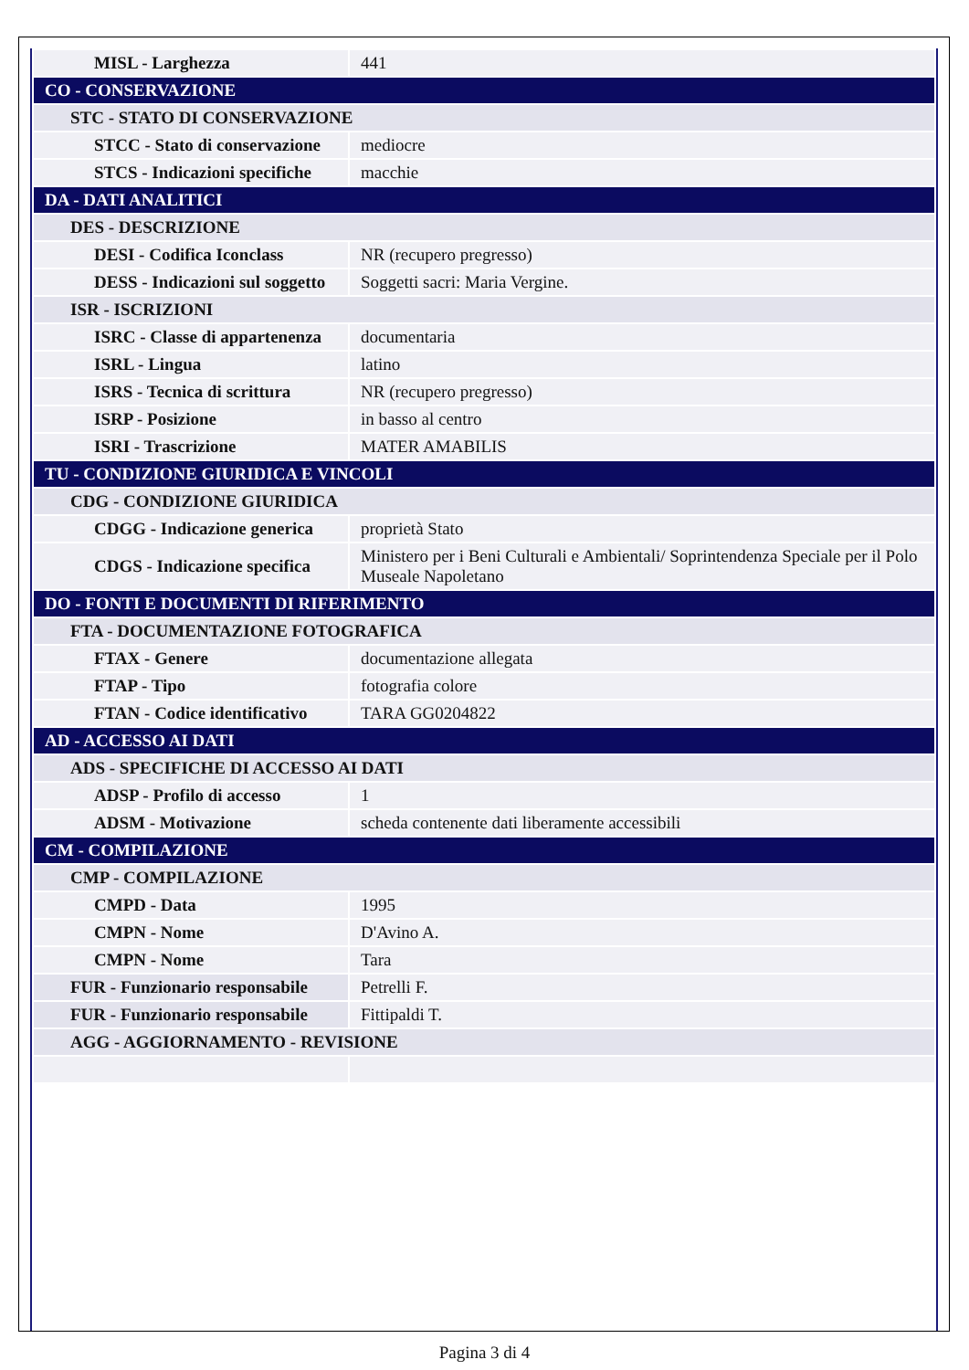| MISL - Larghezza | 441 |
| CO - CONSERVAZIONE | |
| STC - STATO DI CONSERVAZIONE | |
| STCC - Stato di conservazione | mediocre |
| STCS - Indicazioni specifiche | macchie |
| DA - DATI ANALITICI | |
| DES - DESCRIZIONE | |
| DESI - Codifica Iconclass | NR (recupero pregresso) |
| DESS - Indicazioni sul soggetto | Soggetti sacri: Maria Vergine. |
| ISR - ISCRIZIONI | |
| ISRC - Classe di appartenenza | documentaria |
| ISRL - Lingua | latino |
| ISRS - Tecnica di scrittura | NR (recupero pregresso) |
| ISRP - Posizione | in basso al centro |
| ISRI - Trascrizione | MATER AMABILIS |
| TU - CONDIZIONE GIURIDICA E VINCOLI | |
| CDG - CONDIZIONE GIURIDICA | |
| CDGG - Indicazione generica | proprietà Stato |
| CDGS - Indicazione specifica | Ministero per i Beni Culturali e Ambientali/ Soprintendenza Speciale per il Polo Museale Napoletano |
| DO - FONTI E DOCUMENTI DI RIFERIMENTO | |
| FTA - DOCUMENTAZIONE FOTOGRAFICA | |
| FTAX - Genere | documentazione allegata |
| FTAP - Tipo | fotografia colore |
| FTAN - Codice identificativo | TARA GG0204822 |
| AD - ACCESSO AI DATI | |
| ADS - SPECIFICHE DI ACCESSO AI DATI | |
| ADSP - Profilo di accesso | 1 |
| ADSM - Motivazione | scheda contenente dati liberamente accessibili |
| CM - COMPILAZIONE | |
| CMP - COMPILAZIONE | |
| CMPD - Data | 1995 |
| CMPN - Nome | D'Avino A. |
| CMPN - Nome | Tara |
| FUR - Funzionario responsabile | Petrelli F. |
| FUR - Funzionario responsabile | Fittipaldi T. |
| AGG - AGGIORNAMENTO - REVISIONE | |
Pagina 3 di 4